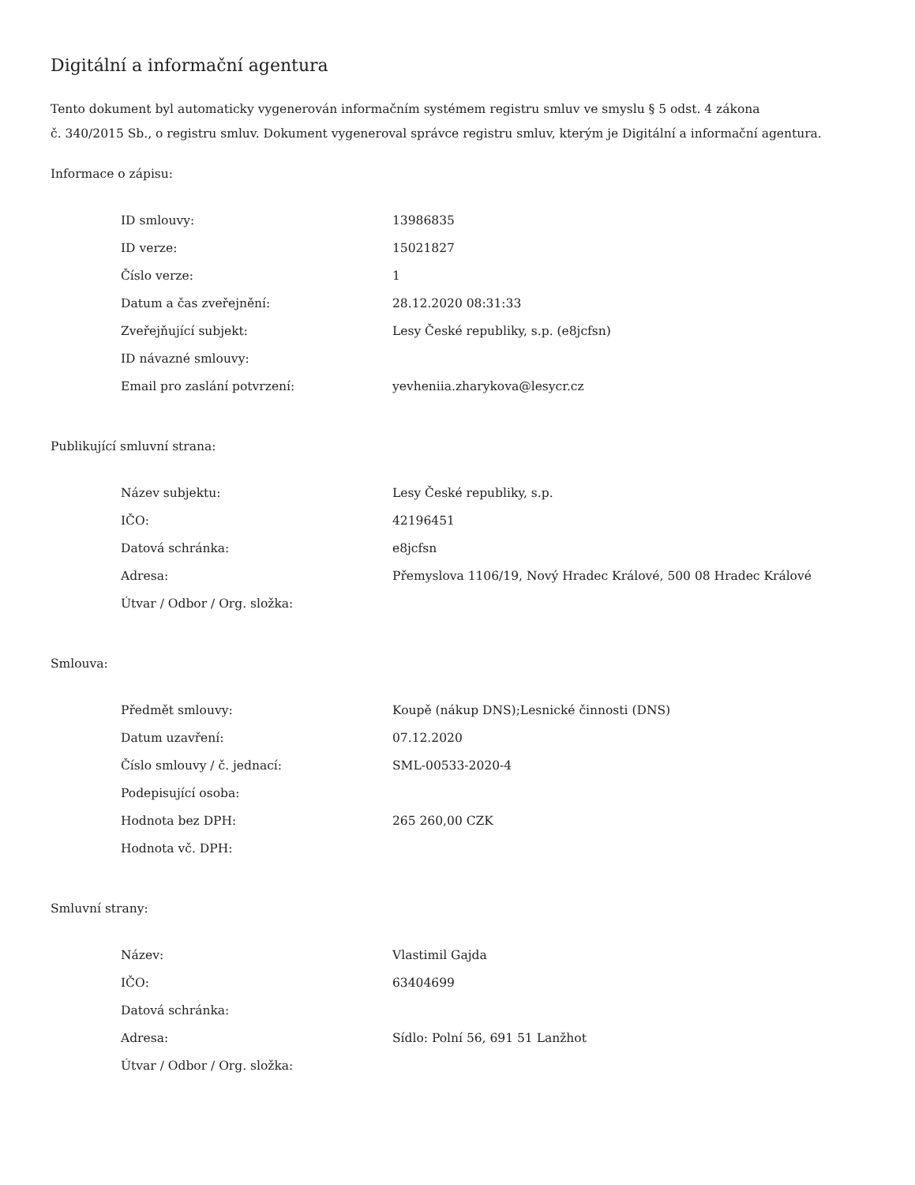Digitální a informační agentura
Tento dokument byl automaticky vygenerován informačním systémem registru smluv ve smyslu § 5 odst. 4 zákona
č. 340/2015 Sb., o registru smluv. Dokument vygeneroval správce registru smluv, kterým je Digitální a informační agentura.
Informace o zápisu:
| ID smlouvy: | 13986835 |
| ID verze: | 15021827 |
| Číslo verze: | 1 |
| Datum a čas zveřejnění: | 28.12.2020 08:31:33 |
| Zveřejňující subjekt: | Lesy České republiky, s.p. (e8jcfsn) |
| ID návazné smlouvy: | |
| Email pro zaslání potvrzení: | yevheniia.zharykova@lesycr.cz |
Publikující smluvní strana:
| Název subjektu: | Lesy České republiky, s.p. |
| IČO: | 42196451 |
| Datová schránka: | e8jcfsn |
| Adresa: | Přemyslova 1106/19, Nový Hradec Králové, 500 08 Hradec Králové |
| Útvar / Odbor / Org. složka: | |
Smlouva:
| Předmět smlouvy: | Koupě (nákup DNS);Lesnické činnosti (DNS) |
| Datum uzavření: | 07.12.2020 |
| Číslo smlouvy / č. jednací: | SML-00533-2020-4 |
| Podepisující osoba: | |
| Hodnota bez DPH: | 265 260,00 CZK |
| Hodnota vč. DPH: | |
Smluvní strany:
| Název: | Vlastimil Gajda |
| IČO: | 63404699 |
| Datová schránka: | |
| Adresa: | Sídlo: Polní 56, 691 51 Lanžhot |
| Útvar / Odbor / Org. složka: | |